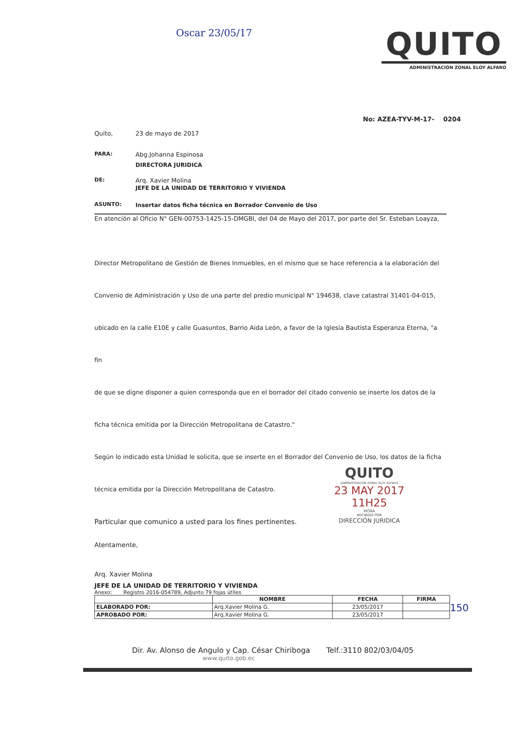Oscar 23/05/17
QUITO
ADMINISTRACIÓN ZONAL ELOY ALFARO
No: AZEA-TYV-M-17- 0204
Quito, 23 de mayo de 2017
PARA: Abg.Johanna Espinosa
DIRECTORA JURIDICA
DE: Arq. Xavier Molina
JEFE DE LA UNIDAD DE TERRITORIO Y VIVIENDA
ASUNTO: Insertar datos ficha técnica en Borrador Convenio de Uso
En atención al Oficio N° GEN-00753-1425-15-DMGBI, del 04 de Mayo del 2017, por parte del Sr. Esteban Loayza,
Director Metropolitano de Gestión de Bienes Inmuebles, en el mismo que se hace referencia a la elaboración del
Convenio de Administración y Uso de una parte del predio municipal N° 194638, clave catastral 31401-04-015,
ubicado en la calle E10E y calle Guasuntos, Barrio Aida León, a favor de la Iglesia Bautista Esperanza Eterna, "a fin
de que se digne disponer a quien corresponda que en el borrador del citado convenio se inserte los datos de la
ficha técnica emitida por la Dirección Metropolitana de Catastro."
Según lo indicado esta Unidad le solicita, que se inserte en el Borrador del Convenio de Uso, los datos de la ficha
técnica emitida por la Dirección Metropolitana de Catastro.
Particular que comunico a usted para los fines pertinentes.
Atentamente,
Arq. Xavier Molina
JEFE DE LA UNIDAD DE TERRITORIO Y VIVIENDA
Anexo: Registro 2016-054789, Adjunto 79 fojas útiles
| | NOMBRE | FECHA | FIRMA |
| --- | --- | --- | --- |
| ELABORADO POR: | Arq.Xavier Molina G. | 23/05/2017 | |
| APROBADO POR: | Arq.Xavier Molina G. | 23/05/2017 | |
QUITO
ADMINISTRACIÓN ZONAL ELOY ALFARO
23 MAY 2017 11H25
HORA
RECIBIDO POR
DIRECCIÓN JURIDICA
150
Dir. Av. Alonso de Angulo y Cap. César Chiriboga Telf.:3110 802/03/04/05
www.quito.gob.ec